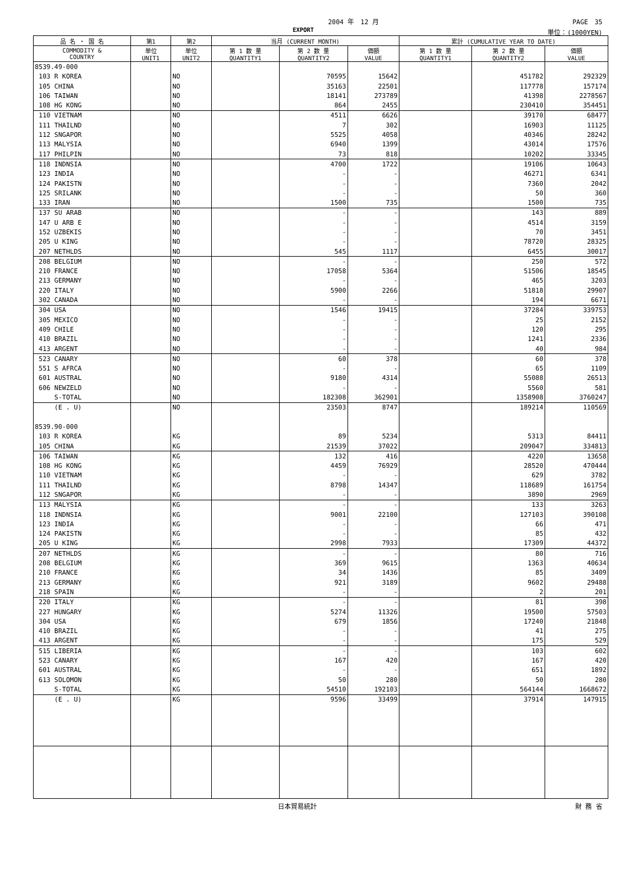2004 年　12 月 PAGE　35
EXPORT 単位：(1000YEN)
| 品 名 ・ 国 名 | 第1 | 第2 | 当月 (CURRENT MONTH) | | | 累計 (CUMULATIVE YEAR TO DATE) | | |
| --- | --- | --- | --- | --- | --- | --- | --- | --- |
| COMMODITY & COUNTRY | 単位 UNIT1 | 単位 UNIT2 | 第 1 数 量 QUANTITY1 | 第 2 数 量 QUANTITY2 | 価額 VALUE | 第 1 数 量 QUANTITY1 | 第 2 数 量 QUANTITY2 | 価額 VALUE |
| 8539.49-000 | | | | | | | | |
| 103 R KOREA | | NO | | 70595 | 15642 | | 451782 | 292329 |
| 105 CHINA | | NO | | 35163 | 22501 | | 117778 | 157174 |
| 106 TAIWAN | | NO | | 18141 | 273789 | | 41398 | 2278567 |
| 108 HG KONG | | NO | | 864 | 2455 | | 230410 | 354451 |
| 110 VIETNAM | | NO | | 4511 | 6626 | | 39170 | 68477 |
| 111 THAILND | | NO | | 7 | 302 | | 16903 | 11125 |
| 112 SNGAPOR | | NO | | 5525 | 4058 | | 40346 | 28242 |
| 113 MALYSIA | | NO | | 6940 | 1399 | | 43014 | 17576 |
| 117 PHILPIN | | NO | | 73 | 818 | | 10202 | 33345 |
| 118 INDNSIA | | NO | | 4700 | 1722 | | 19106 | 10643 |
| 123 INDIA | | NO | | - | - | | 46271 | 6341 |
| 124 PAKISTN | | NO | | - | - | | 7360 | 2042 |
| 125 SRILANK | | NO | | - | - | | 50 | 360 |
| 133 IRAN | | NO | | 1500 | 735 | | 1500 | 735 |
| 137 SU ARAB | | NO | | - | - | | 143 | 889 |
| 147 U ARB E | | NO | | - | - | | 4514 | 3159 |
| 152 UZBEKIS | | NO | | - | - | | 70 | 3451 |
| 205 U KING | | NO | | - | - | | 78720 | 28325 |
| 207 NETHLDS | | NO | | 545 | 1117 | | 6455 | 30017 |
| 208 BELGIUM | | NO | | - | - | | 250 | 572 |
| 210 FRANCE | | NO | | 17058 | 5364 | | 51506 | 18545 |
| 213 GERMANY | | NO | | - | - | | 465 | 3203 |
| 220 ITALY | | NO | | 5900 | 2266 | | 51818 | 29907 |
| 302 CANADA | | NO | | - | - | | 194 | 6671 |
| 304 USA | | NO | | 1546 | 19415 | | 37284 | 339753 |
| 305 MEXICO | | NO | | - | - | | 25 | 2152 |
| 409 CHILE | | NO | | - | - | | 120 | 295 |
| 410 BRAZIL | | NO | | - | - | | 1241 | 2336 |
| 413 ARGENT | | NO | | - | - | | 40 | 984 |
| 523 CANARY | | NO | | 60 | 378 | | 60 | 378 |
| 551 S AFRCA | | NO | | - | - | | 65 | 1109 |
| 601 AUSTRAL | | NO | | 9180 | 4314 | | 55088 | 26513 |
| 606 NEWZELD | | NO | | - | - | | 5560 | 581 |
| S-TOTAL | | NO | | 182308 | 362901 | | 1358908 | 3760247 |
| (E . U) | | NO | | 23503 | 8747 | | 189214 | 110569 |
| 8539.90-000 | | | | | | | | |
| 103 R KOREA | | KG | | 89 | 5234 | | 5313 | 84411 |
| 105 CHINA | | KG | | 21539 | 37022 | | 209047 | 334813 |
| 106 TAIWAN | | KG | | 132 | 416 | | 4220 | 13658 |
| 108 HG KONG | | KG | | 4459 | 76929 | | 28520 | 470444 |
| 110 VIETNAM | | KG | | - | - | | 629 | 3782 |
| 111 THAILND | | KG | | 8798 | 14347 | | 118689 | 161754 |
| 112 SNGAPOR | | KG | | - | - | | 3890 | 2969 |
| 113 MALYSIA | | KG | | - | - | | 133 | 3263 |
| 118 INDNSIA | | KG | | 9001 | 22100 | | 127103 | 390108 |
| 123 INDIA | | KG | | - | - | | 66 | 471 |
| 124 PAKISTN | | KG | | - | - | | 85 | 432 |
| 205 U KING | | KG | | 2998 | 7933 | | 17309 | 44372 |
| 207 NETHLDS | | KG | | - | - | | 80 | 716 |
| 208 BELGIUM | | KG | | 369 | 9615 | | 1363 | 40634 |
| 210 FRANCE | | KG | | 34 | 1436 | | 85 | 3409 |
| 213 GERMANY | | KG | | 921 | 3189 | | 9602 | 29488 |
| 218 SPAIN | | KG | | - | - | | 2 | 201 |
| 220 ITALY | | KG | | - | - | | 81 | 398 |
| 227 HUNGARY | | KG | | 5274 | 11326 | | 19500 | 57503 |
| 304 USA | | KG | | 679 | 1856 | | 17240 | 21848 |
| 410 BRAZIL | | KG | | - | - | | 41 | 275 |
| 413 ARGENT | | KG | | - | - | | 175 | 529 |
| 515 LIBERIA | | KG | | - | - | | 103 | 602 |
| 523 CANARY | | KG | | 167 | 420 | | 167 | 420 |
| 601 AUSTRAL | | KG | | - | - | | 651 | 1892 |
| 613 SOLOMON | | KG | | 50 | 280 | | 50 | 280 |
| S-TOTAL | | KG | | 54510 | 192103 | | 564144 | 1668672 |
| (E . U) | | KG | | 9596 | 33499 | | 37914 | 147915 |
日本貿易統計 財 務 省